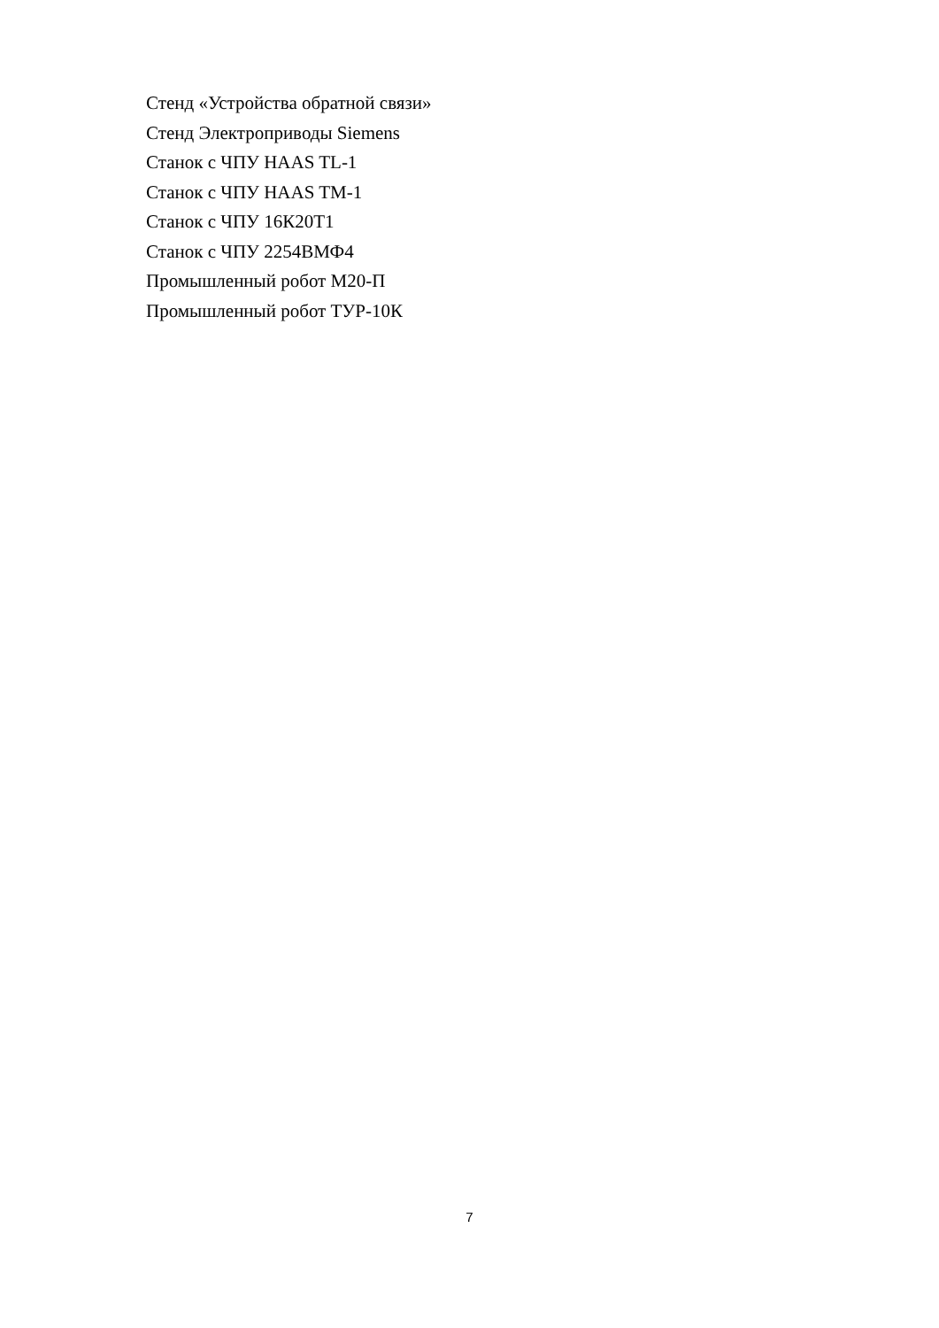Стенд «Устройства обратной связи»
Стенд Электроприводы Siemens
Станок с ЧПУ HAAS TL-1
Станок с ЧПУ HAAS TM-1
Станок с ЧПУ 16К20Т1
Станок с ЧПУ 2254ВМФ4
Промышленный робот М20-П
Промышленный робот ТУР-10К
7